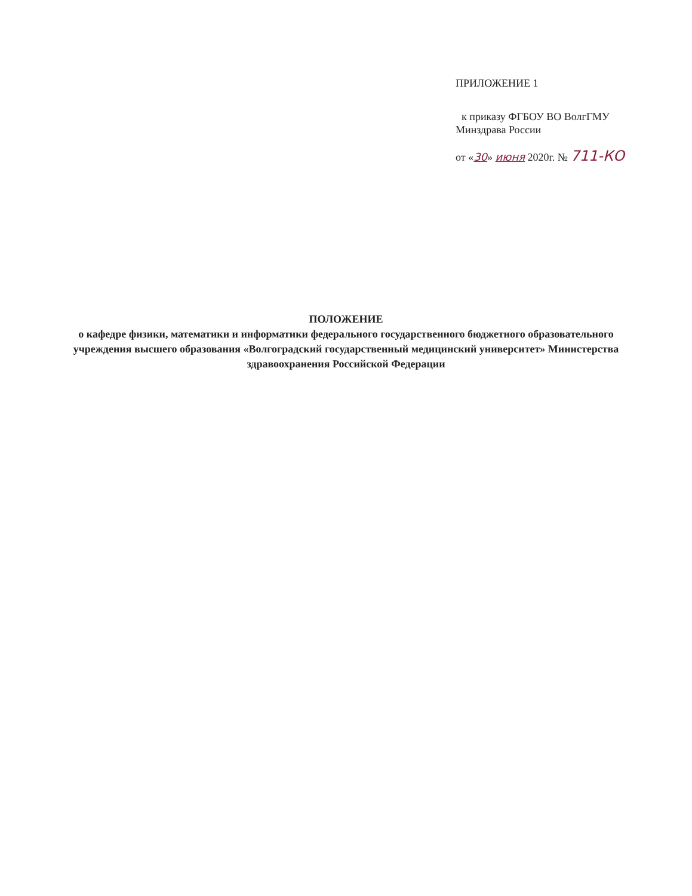ПРИЛОЖЕНИЕ 1
к приказу ФГБОУ ВО ВолгГМУ
Минздрава России
от «30» июня 2020г. № 711-КО
ПОЛОЖЕНИЕ
о кафедре физики, математики и информатики федерального государственного бюджетного образовательного учреждения высшего образования «Волгоградский государственный медицинский университет» Министерства здравоохранения Российской Федерации